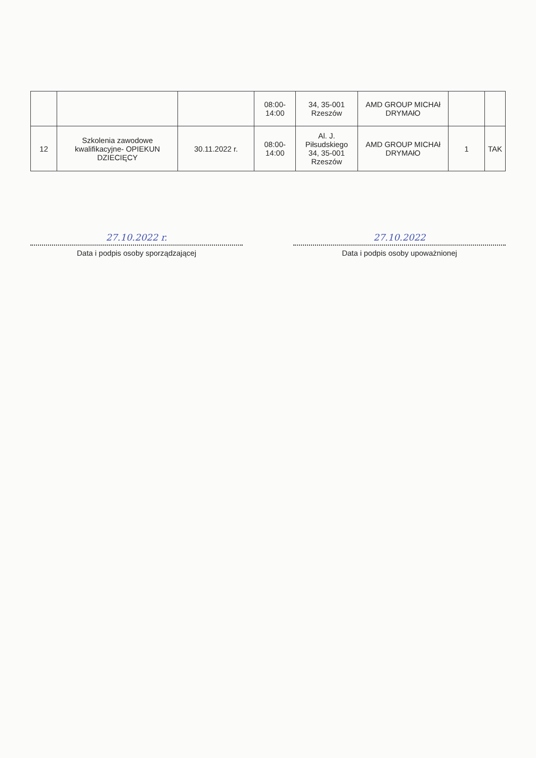| | | | 08:00- 14:00 | 34, 35-001 Rzeszów | AMD GROUP MICHAł DRYMAłO | | |
| 12 | Szkolenia zawodowe kwalifikacyjne- OPIEKUN DZIECIĘCY | 30.11.2022 r. | 08:00- 14:00 | Al. J. Piłsudskiego 34, 35-001 Rzeszów | AMD GROUP MICHAł DRYMAłO | 1 | TAK |
27.10.2022 r.
Data i podpis osoby sporządzającej
27.10.2022
Data i podpis osoby upoważnionej